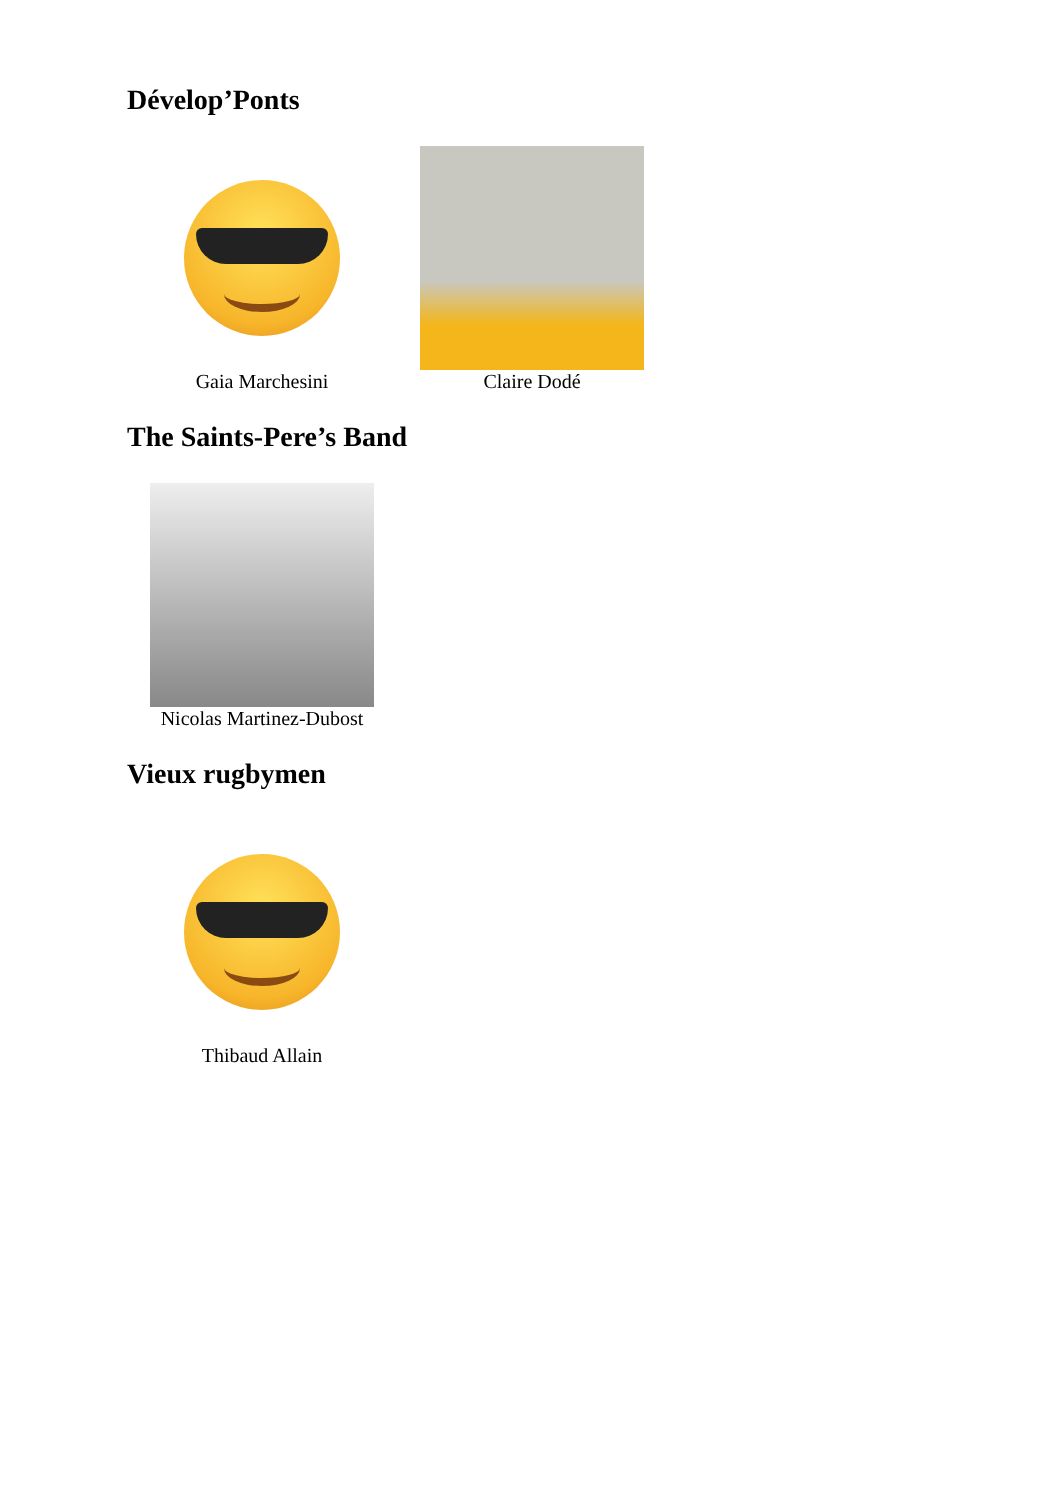Dévelop’Ponts
Gaia Marchesini Claire Dodé
The Saints-Pere’s Band
Nicolas Martinez-Dubost
Vieux rugbymen
Thibaud Allain